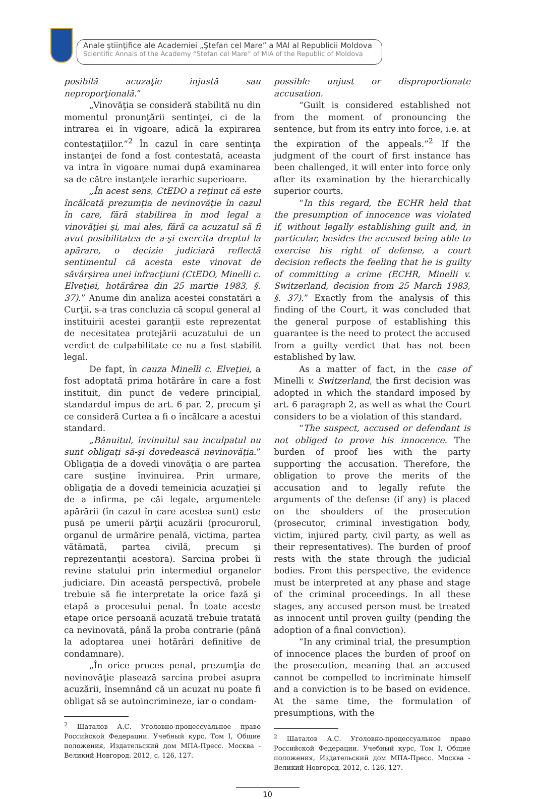Anale ştiinţifice ale Academiei „Ştefan cel Mare” a MAI al Republicii Moldova
Scientific Annals of the Academy “Stefan cel Mare” of MIA of the Republic of Moldova
posibilă acuzaţie injustă sau neproporţională.”
„Vinovăţia se consideră stabilită nu din momentul pronunţării sentinţei, ci de la intrarea ei în vigoare, adică la expirarea contestaţiilor.”<sup>2</sup> În cazul în care sentinţa instanţei de fond a fost contestată, aceasta va intra în vigoare numai după examinarea sa de către instanţele ierarhic superioare.
„În acest sens, CtEDO a reţinut că este încălcată prezumţia de nevinovăţie în cazul în care, fără stabilirea în mod legal a vinovăţiei şi, mai ales, fără ca acuzatul să fi avut posibilitatea de a-şi exercita dreptul la apărare, o decizie judiciară reflectă sentimentul că acesta este vinovat de săvârşirea unei infracţiuni (CtEDO, Minelli c. Elveţiei, hotărârea din 25 martie 1983, §. 37).” Anume din analiza acestei constatări a Curţii, s-a tras concluzia că scopul general al instituirii acestei garanţii este reprezentat de necesitatea protejării acuzatului de un verdict de culpabilitate ce nu a fost stabilit legal.
De fapt, în cauza Minelli c. Elveţiei, a fost adoptată prima hotărâre în care a fost instituit, din punct de vedere principial, standardul impus de art. 6 par. 2, precum şi ce consideră Curtea a fi o încălcare a acestui standard.
„Bănuitul, învinuitul sau inculpatul nu sunt obligaţi să-şi dovedească nevinovăţia.” Obligaţia de a dovedi vinovăţia o are partea care susţine învinuirea. Prin urmare, obligaţia de a dovedi temeinicia acuzaţiei şi de a infirma, pe căi legale, argumentele apărării (în cazul în care acestea sunt) este pusă pe umerii părţii acuzării (procurorul, organul de urmărire penală, victima, partea vătămată, partea civilă, precum şi reprezentanţii acestora). Sarcina probei îi revine statului prin intermediul organelor judiciare. Din această perspectivă, probele trebuie să fie interpretate la orice fază şi etapă a procesului penal. În toate aceste etape orice persoană acuzată trebuie tratată ca nevinovată, până la proba contrarie (până la adoptarea unei hotărâri definitive de condamnare).
„În orice proces penal, prezumţia de nevinovăţie plasează sarcina probei asupra acuzării, însemnând că un acuzat nu poate fi obligat să se autoincrimineze, iar o condam-
<sup>2</sup> Шаталов А.С. Уголовно-процессуальное право Российской Федерации. Учебный курс, Том I, Общие положения, Издательский дом МПА-Пресс. Москва - Великий Новгород. 2012, с. 126, 127.
possible unjust or disproportionate accusation.
“Guilt is considered established not from the moment of pronouncing the sentence, but from its entry into force, i.e. at the expiration of the appeals.”<sup>2</sup> If the judgment of the court of first instance has been challenged, it will enter into force only after its examination by the hierarchically superior courts.
“In this regard, the ECHR held that the presumption of innocence was violated if, without legally establishing guilt and, in particular, besides the accused being able to exercise his right of defense, a court decision reflects the feeling that he is guilty of committing a crime (ECHR, Minelli v. Switzerland, decision from 25 March 1983, §. 37).” Exactly from the analysis of this finding of the Court, it was concluded that the general purpose of establishing this guarantee is the need to protect the accused from a guilty verdict that has not been established by law.
As a matter of fact, in the case of Minelli v. Switzerland, the first decision was adopted in which the standard imposed by art. 6 paragraph 2, as well as what the Court considers to be a violation of this standard.
“The suspect, accused or defendant is not obliged to prove his innocence. The burden of proof lies with the party supporting the accusation. Therefore, the obligation to prove the merits of the accusation and to legally refute the arguments of the defense (if any) is placed on the shoulders of the prosecution (prosecutor, criminal investigation body, victim, injured party, civil party, as well as their representatives). The burden of proof rests with the state through the judicial bodies. From this perspective, the evidence must be interpreted at any phase and stage of the criminal proceedings. In all these stages, any accused person must be treated as innocent until proven guilty (pending the adoption of a final conviction).
“In any criminal trial, the presumption of innocence places the burden of proof on the prosecution, meaning that an accused cannot be compelled to incriminate himself and a conviction is to be based on evidence. At the same time, the formulation of presumptions, with the
<sup>2</sup> Шаталов А.С. Уголовно-процессуальное право Российской Федерации. Учебный курс, Том I, Общие положения, Издательский дом МПА-Пресс. Москва - Великий Новгород. 2012, с. 126, 127.
10